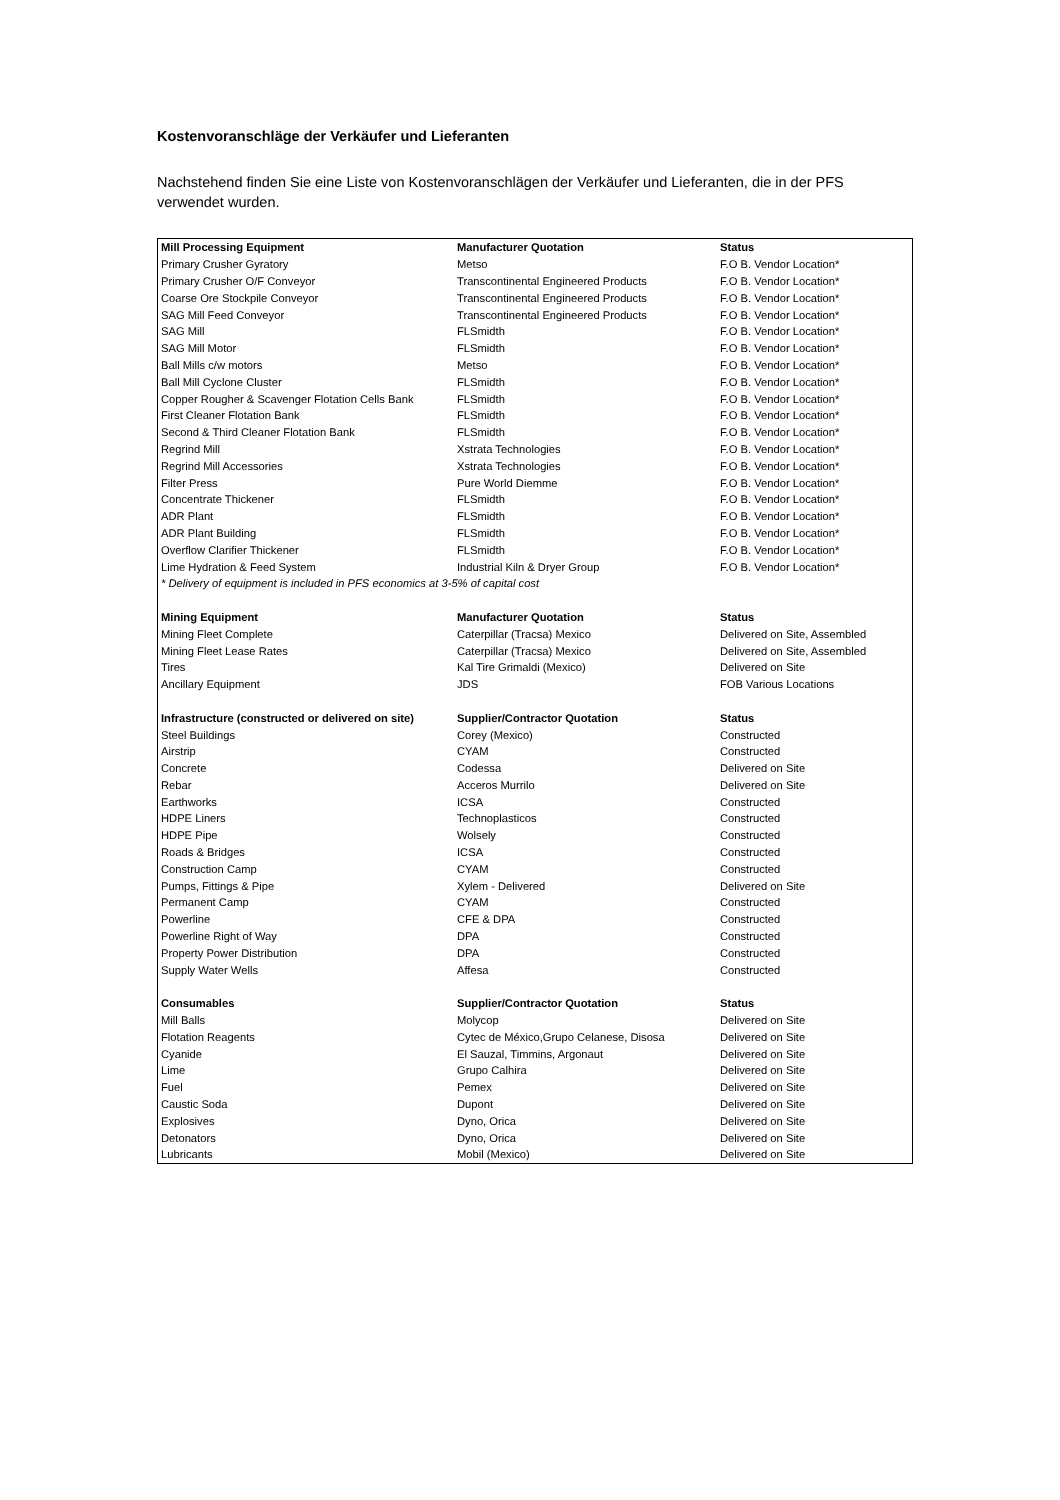Kostenvoranschläge der Verkäufer und Lieferanten
Nachstehend finden Sie eine Liste von Kostenvoranschlägen der Verkäufer und Lieferanten, die in der PFS verwendet wurden.
| Mill Processing Equipment | Manufacturer Quotation | Status |
| --- | --- | --- |
| Primary Crusher Gyratory | Metso | F.O B. Vendor Location* |
| Primary Crusher O/F Conveyor | Transcontinental Engineered Products | F.O B. Vendor Location* |
| Coarse Ore Stockpile Conveyor | Transcontinental Engineered Products | F.O B. Vendor Location* |
| SAG Mill Feed Conveyor | Transcontinental Engineered Products | F.O B. Vendor Location* |
| SAG Mill | FLSmidth | F.O B. Vendor Location* |
| SAG Mill Motor | FLSmidth | F.O B. Vendor Location* |
| Ball Mills c/w motors | Metso | F.O B. Vendor Location* |
| Ball Mill Cyclone Cluster | FLSmidth | F.O B. Vendor Location* |
| Copper Rougher & Scavenger Flotation Cells Bank | FLSmidth | F.O B. Vendor Location* |
| First Cleaner Flotation Bank | FLSmidth | F.O B. Vendor Location* |
| Second & Third Cleaner Flotation Bank | FLSmidth | F.O B. Vendor Location* |
| Regrind Mill | Xstrata Technologies | F.O B. Vendor Location* |
| Regrind Mill Accessories | Xstrata Technologies | F.O B. Vendor Location* |
| Filter Press | Pure World Diemme | F.O B. Vendor Location* |
| Concentrate Thickener | FLSmidth | F.O B. Vendor Location* |
| ADR Plant | FLSmidth | F.O B. Vendor Location* |
| ADR Plant Building | FLSmidth | F.O B. Vendor Location* |
| Overflow Clarifier Thickener | FLSmidth | F.O B. Vendor Location* |
| Lime Hydration & Feed System | Industrial Kiln & Dryer Group | F.O B. Vendor Location* |
| * Delivery of equipment is included in PFS economics at 3-5% of capital cost | | |
| Mining Equipment | Manufacturer Quotation | Status |
| Mining Fleet Complete | Caterpillar (Tracsa) Mexico | Delivered on Site, Assembled |
| Mining Fleet Lease Rates | Caterpillar (Tracsa) Mexico | Delivered on Site, Assembled |
| Tires | Kal Tire Grimaldi (Mexico) | Delivered on Site |
| Ancillary Equipment | JDS | FOB Various Locations |
| Infrastructure (constructed or delivered on site) | Supplier/Contractor Quotation | Status |
| Steel Buildings | Corey (Mexico) | Constructed |
| Airstrip | CYAM | Constructed |
| Concrete | Codessa | Delivered on Site |
| Rebar | Acceros Murrilo | Delivered on Site |
| Earthworks | ICSA | Constructed |
| HDPE Liners | Technoplasticos | Constructed |
| HDPE Pipe | Wolsely | Constructed |
| Roads & Bridges | ICSA | Constructed |
| Construction Camp | CYAM | Constructed |
| Pumps, Fittings & Pipe | Xylem - Delivered | Delivered on Site |
| Permanent Camp | CYAM | Constructed |
| Powerline | CFE & DPA | Constructed |
| Powerline Right of Way | DPA | Constructed |
| Property Power Distribution | DPA | Constructed |
| Supply Water Wells | Affesa | Constructed |
| Consumables | Supplier/Contractor Quotation | Status |
| Mill Balls | Molycop | Delivered on Site |
| Flotation Reagents | Cytec de México,Grupo Celanese, Disosa | Delivered on Site |
| Cyanide | El Sauzal, Timmins, Argonaut | Delivered on Site |
| Lime | Grupo Calhira | Delivered on Site |
| Fuel | Pemex | Delivered on Site |
| Caustic Soda | Dupont | Delivered on Site |
| Explosives | Dyno, Orica | Delivered on Site |
| Detonators | Dyno, Orica | Delivered on Site |
| Lubricants | Mobil (Mexico) | Delivered on Site |